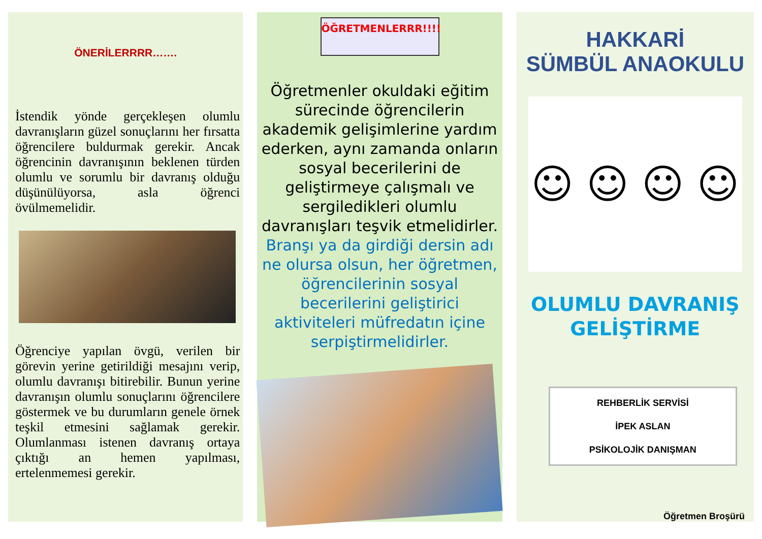ÖNERİLERRRR…….
İstendik yönde gerçekleşen olumlu davranışların güzel sonuçlarını her fırsatta öğrencilere buldurmak gerekir. Ancak öğrencinin davranışının beklenen türden olumlu ve sorumlu bir davranış olduğu düşünülüyorsa, asla öğrenci övülmemelidir.
Öğrenciye yapılan övgü, verilen bir görevin yerine getirildiği mesajını verip, olumlu davranışı bitirebilir. Bunun yerine davranışın olumlu sonuçlarını öğrencilere göstermek ve bu durumların genele örnek teşkil etmesini sağlamak gerekir. Olumlanması istenen davranış ortaya çıktığı an hemen yapılması, ertelenmemesi gerekir.
ÖĞRETMENLERRR!!!!
Öğretmenler okuldaki eğitim sürecinde öğrencilerin akademik gelişimlerine yardım ederken, aynı zamanda onların sosyal becerilerini de geliştirmeye çalışmalı ve sergiledikleri olumlu davranışları teşvik etmelidirler. Branşı ya da girdiği dersin adı ne olursa olsun, her öğretmen, öğrencilerinin sosyal becerilerini geliştirici aktiviteleri müfredatın içine serpiştirmelidirler.
HAKKARİ
SÜMBÜL ANAOKULU
☺ ☺ ☺ ☺
OLUMLU DAVRANIŞ
GELİŞTİRME
REHBERLİK SERVİSİ
İPEK ASLAN
PSİKOLOJİK DANIŞMAN
Öğretmen Broşürü